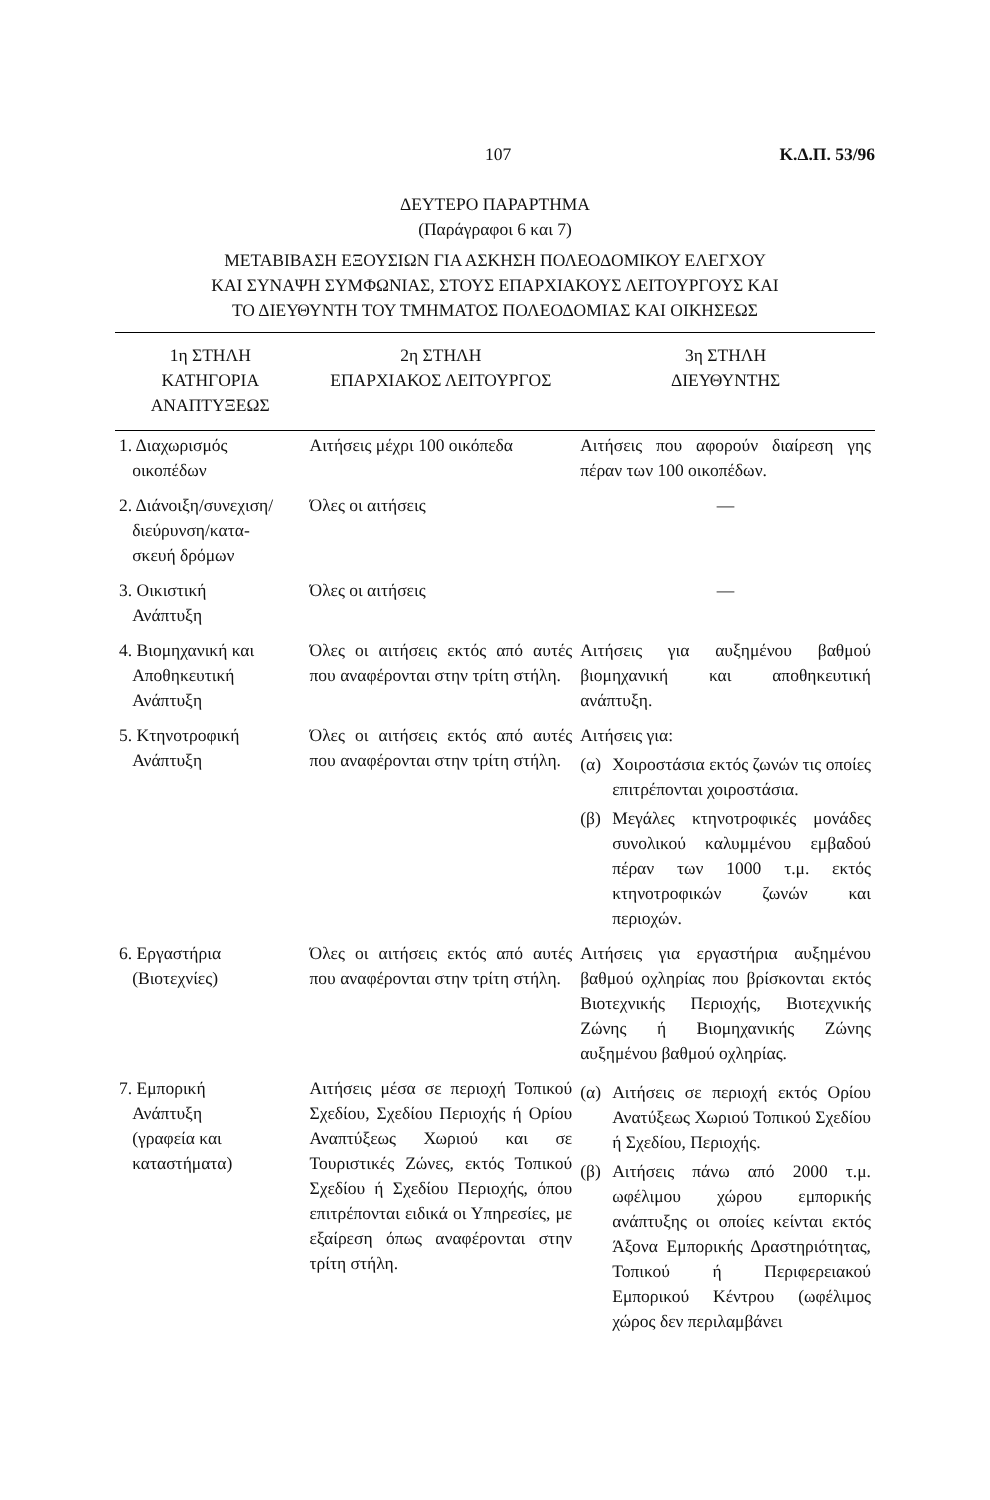107 Κ.Δ.Π. 53/96
ΔΕΥΤΕΡΟ ΠΑΡΑΡΤΗΜΑ
(Παράγραφοι 6 και 7)
ΜΕΤΑΒΙΒΑΣΗ ΕΞΟΥΣΙΩΝ ΓΙΑ ΑΣΚΗΣΗ ΠΟΛΕΟΔΟΜΙΚΟΥ ΕΛΕΓΧΟΥ
ΚΑΙ ΣΥΝΑΨΗ ΣΥΜΦΩΝΙΑΣ, ΣΤΟΥΣ ΕΠΑΡΧΙΑΚΟΥΣ ΛΕΙΤΟΥΡΓΟΥΣ ΚΑΙ
ΤΟ ΔΙΕΥΘΥΝΤΗ ΤΟΥ ΤΜΗΜΑΤΟΣ ΠΟΛΕΟΔΟΜΙΑΣ ΚΑΙ ΟΙΚΗΣΕΩΣ
| 1η ΣΤΗΛΗ ΚΑΤΗΓΟΡΙΑ ΑΝΑΠΤΥΞΕΩΣ | 2η ΣΤΗΛΗ ΕΠΑΡΧΙΑΚΟΣ ΛΕΙΤΟΥΡΓΟΣ | 3η ΣΤΗΛΗ ΔΙΕΥΘΥΝΤΗΣ |
| --- | --- | --- |
| 1. Διαχωρισμός οικοπέδων | Αιτήσεις μέχρι 100 οικόπεδα | Αιτήσεις που αφορούν διαίρεση γης πέραν των 100 οικοπέδων. |
| 2. Διάνοιξη/συνεχιση/ διεύρυνση/κατα- σκευή δρόμων | Όλες οι αιτήσεις | — |
| 3. Οικιστική Ανάπτυξη | Όλες οι αιτήσεις | — |
| 4. Βιομηχανική και Αποθηκευτική Ανάπτυξη | Όλες οι αιτήσεις εκτός από αυτές που αναφέρονται στην τρίτη στήλη. | Αιτήσεις για αυξημένου βαθμού βιομηχανική και αποθηκευτική ανάπτυξη. |
| 5. Κτηνοτροφική Ανάπτυξη | Όλες οι αιτήσεις εκτός από αυτές που αναφέρονται στην τρίτη στήλη. | Αιτήσεις για: (α) Χοιροστάσια εκτός ζωνών τις οποίες επιτρέπονται χοιροστάσια. (β) Μεγάλες κτηνοτροφικές μονάδες συνολικού καλυμμένου εμβαδού πέραν των 1000 τ.μ. εκτός κτηνοτροφικών ζωνών και περιοχών. |
| 6. Εργαστήρια (Βιοτεχνίες) | Όλες οι αιτήσεις εκτός από αυτές που αναφέρονται στην τρίτη στήλη. | Αιτήσεις για εργαστήρια αυξημένου βαθμού οχληρίας που βρίσκονται εκτός Βιοτεχνικής Περιοχής, Βιοτεχνικής Ζώνης ή Βιομηχανικής Ζώνης αυξημένου βαθμού οχληρίας. |
| 7. Εμπορική Ανάπτυξη (γραφεία και καταστήματα) | Αιτήσεις μέσα σε περιοχή Τοπικού Σχεδίου, Σχεδίου Περιοχής ή Ορίου Αναπτύξεως Χωριού και σε Τουριστικές Ζώνες, εκτός Τοπικού Σχεδίου ή Σχεδίου Περιοχής, όπου επιτρέπονται ειδικά οι Υπηρεσίες, με εξαίρεση όπως αναφέρονται στην τρίτη στήλη. | (α) Αιτήσεις σε περιοχή εκτός Ορίου Ανατύξεως Χωριού Τοπικού Σχεδίου ή Σχεδίου, Περιοχής. (β) Αιτήσεις πάνω από 2000 τ.μ. ωφέλιμου χώρου εμπορικής ανάπτυξης οι οποίες κείνται εκτός Άξονα Εμπορικής Δραστηριότητας, Τοπικού ή Περιφερειακού Εμπορικού Κέντρου (ωφέλιμος χώρος δεν περιλαμβάνει |